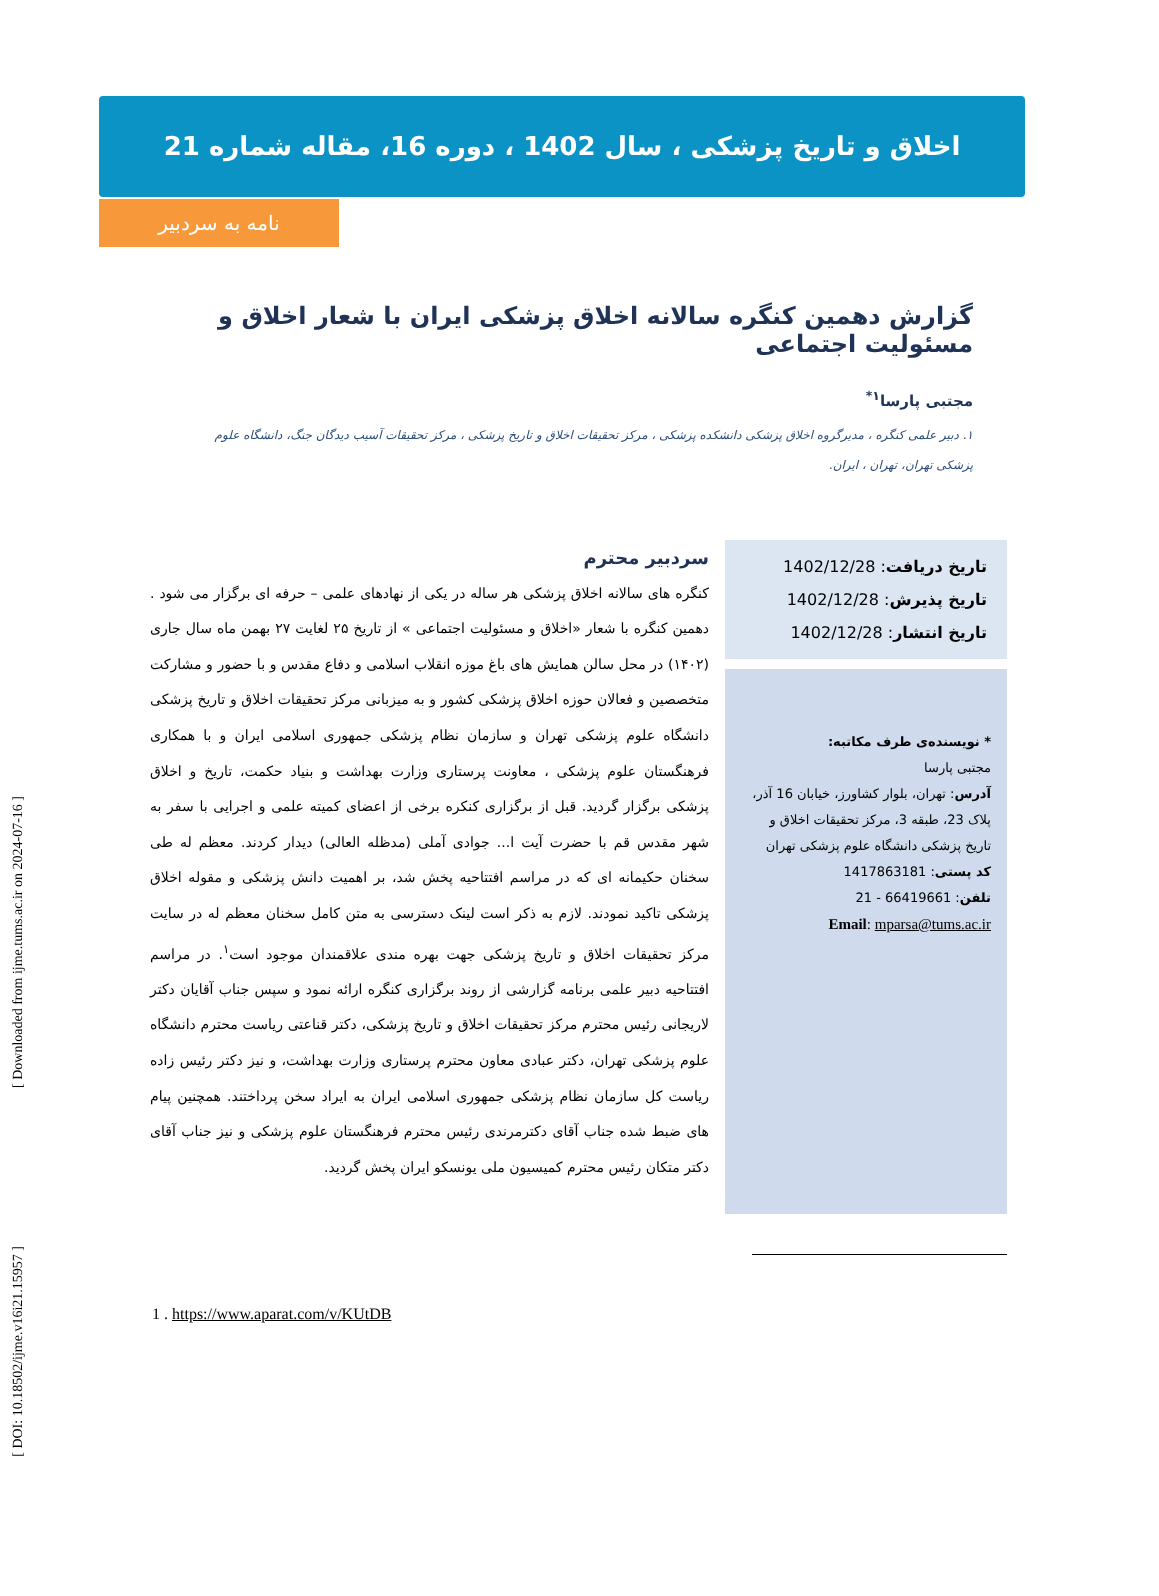اخلاق و تاریخ پزشکی ، سال 1402 ، دوره 16، مقاله شماره 21
نامه به سردبیر
گزارش دهمین کنگره سالانه اخلاق پزشکی ایران با شعار اخلاق و مسئولیت اجتماعی
مجتبی پارسا<sup>۱*</sup>
۱. دبیر علمی کنگره ، مدیرگروه اخلاق پزشکی دانشکده پزشکی ، مرکز تحقیقات اخلاق و تاریخ پزشکی ، مرکز تحقیقات آسیب دیدگان جنگ، دانشگاه علوم پزشکی تهران، تهران ، ایران.
تاریخ دریافت: 1402/12/28
تاریخ پذیرش: 1402/12/28
تاریخ انتشار: 1402/12/28
* نویسنده‌ی طرف مکاتبه:
مجتبی پارسا
آدرس: تهران، بلوار کشاورز، خیابان 16 آذر، پلاک 23، طبقه 3، مرکز تحقیقات اخلاق و تاریخ پزشکی دانشگاه علوم پزشکی تهران
کد پستی: 1417863181
تلفن: 66419661 - 21
Email: mparsa@tums.ac.ir
سردبیر محترم
کنگره های سالانه اخلاق پزشکی هر ساله در یکی از نهادهای علمی – حرفه ای برگزار می شود . دهمین کنگره با شعار «اخلاق و مسئولیت اجتماعی » از تاریخ ۲۵ لغایت ۲۷ بهمن ماه سال جاری (۱۴۰۲) در محل سالن همایش های باغ موزه انقلاب اسلامی و دفاع مقدس و با حضور و مشارکت متخصصین و فعالان حوزه اخلاق پزشکی کشور و به میزبانی مرکز تحقیقات اخلاق و تاریخ پزشکی دانشگاه علوم پزشکی تهران و سازمان نظام پزشکی جمهوری اسلامی ایران و با همکاری فرهنگستان علوم پزشکی ، معاونت پرستاری وزارت بهداشت و بنیاد حکمت، تاریخ و اخلاق پزشکی برگزار گردید. قبل از برگزاری کنکره برخی از اعضای کمیته علمی و اجرایی با سفر به شهر مقدس قم با حضرت آیت ا... جوادی آملی (مدظله العالی) دیدار کردند. معظم له طی سخنان حکیمانه ای که در مراسم افتتاحیه پخش شد، بر اهمیت دانش پزشکی و مقوله اخلاق پزشکی تاکید نمودند. لازم به ذکر است لینک دسترسی به متن کامل سخنان معظم له در سایت مرکز تحقیقات اخلاق و تاریخ پزشکی جهت بهره مندی علاقمندان موجود است<sup>۱</sup>. در مراسم افتتاحیه دبیر علمی برنامه گزارشی از روند برگزاری کنگره ارائه نمود و سپس جناب آقایان دکتر لاریجانی رئیس محترم مرکز تحقیقات اخلاق و تاریخ پزشکی، دکتر قناعتی ریاست محترم دانشگاه علوم پزشکی تهران، دکتر عبادی معاون محترم پرستاری وزارت بهداشت، و نیز دکتر رئیس زاده ریاست کل سازمان نظام پزشکی جمهوری اسلامی ایران به ایراد سخن پرداختند. همچنین پیام های ضبط شده جناب آقای دکترمرندی رئیس محترم فرهنگستان علوم پزشکی و نیز جناب آقای دکتر متکان رئیس محترم کمیسیون ملی یونسکو ایران پخش گردید.
1 . https://www.aparat.com/v/KUtDB
[ Downloaded from ijme.tums.ac.ir on 2024-07-16 ]
[ DOI: 10.18502/ijme.v16i21.15957 ]